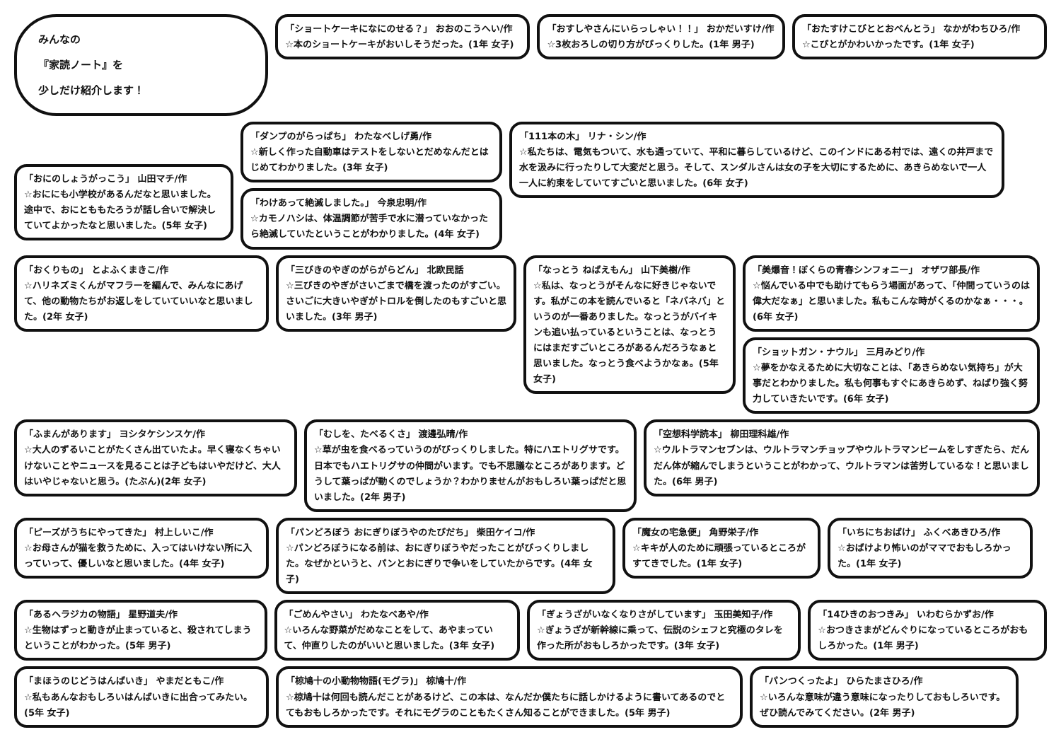みんなの
『家読ノート』を
少しだけ紹介します！
「ショートケーキになにのせる？」 おおのこうへい/作
☆本のショートケーキがおいしそうだった。(1年 女子)
「おすしやさんにいらっしゃい！！」 おかだいすけ/作
☆3枚おろしの切り方がびっくりした。(1年 男子)
「おたすけこびととおべんとう」 なかがわちひろ/作
☆こびとがかわいかったです。(1年 女子)
「おにのしょうがっこう」 山田マチ/作
☆おににも小学校があるんだなと思いました。途中で、おにとももたろうが話し合いで解決していてよかったなと思いました。(5年 女子)
「ダンプのがらっぱち」 わたなべしげ勇/作
☆新しく作った自動車はテストをしないとだめなんだとはじめてわかりました。(3年 女子)
「わけあって絶滅しました。」 今泉忠明/作
☆カモノハシは、体温調節が苦手で水に潜っていなかったら絶滅していたということがわかりました。(4年 女子)
「111本の木」 リナ・シン/作
☆私たちは、電気もついて、水も通っていて、平和に暮らしているけど、このインドにある村では、遠くの井戸まで水を汲みに行ったりして大変だと思う。そして、スンダルさんは女の子を大切にするために、あきらめないで一人一人に約束をしていてすごいと思いました。(6年 女子)
「おくりもの」 とよふくまきこ/作
☆ハリネズミくんがマフラーを編んで、みんなにあげて、他の動物たちがお返しをしていていいなと思いました。(2年 女子)
「三びきのやぎのがらがらどん」 北欧民話
☆三びきのやぎがさいごまで橋を渡ったのがすごい。さいごに大きいやぎがトロルを倒したのもすごいと思いました。(3年 男子)
「なっとう ねばえもん」 山下美樹/作
☆私は、なっとうがそんなに好きじゃないです。私がこの本を読んでいると「ネバネバ」というのが一番ありました。なっとうがバイキンも追い払っているということは、なっとうにはまだすごいところがあるんだろうなぁと思いました。なっとう食べようかなぁ。(5年 女子)
「美爆音！ぼくらの青春シンフォニー」 オザワ部長/作
☆悩んでいる中でも助けてもらう場面があって、「仲間っていうのは偉大だなぁ」と思いました。私もこんな時がくるのかなぁ・・・。(6年 女子)
「ショットガン・ナウル」 三月みどり/作
☆夢をかなえるために大切なことは、「あきらめない気持ち」が大事だとわかりました。私も何事もすぐにあきらめず、ねばり強く努力していきたいです。(6年 女子)
「ふまんがあります」 ヨシタケシンスケ/作
☆大人のずるいことがたくさん出ていたよ。早く寝なくちゃいけないことやニュースを見ることは子どもはいやだけど、大人はいやじゃないと思う。(たぶん)(2年 女子)
「むしを、たべるくさ」 渡邊弘晴/作
☆草が虫を食べるっていうのがびっくりしました。特にハエトリグサです。日本でもハエトリグサの仲間がいます。でも不思議なところがあります。どうして葉っぱが動くのでしょうか？わかりませんがおもしろい葉っぱだと思いました。(2年 男子)
「空想科学読本」 柳田理科雄/作
☆ウルトラマンセブンは、ウルトラマンチョップやウルトラマンビームをしすぎたら、だんだん体が縮んでしまうということがわかって、ウルトラマンは苦労しているな！と思いました。(6年 男子)
「ピーズがうちにやってきた」 村上しいこ/作
☆お母さんが猫を救うために、入ってはいけない所に入っていって、優しいなと思いました。(4年 女子)
「パンどろぼう おにぎりぼうやのたびだち」 柴田ケイコ/作
☆パンどろぼうになる前は、おにぎりぼうやだったことがびっくりしました。なぜかというと、パンとおにぎりで争いをしていたからです。(4年 女子)
「魔女の宅急便」 角野栄子/作
☆キキが人のために頑張っているところがすてきでした。(1年 女子)
「いちにちおばけ」 ふくべあきひろ/作
☆おばけより怖いのがママでおもしろかった。(1年 女子)
「あるヘラジカの物語」 星野道夫/作
☆生物はずっと動きが止まっていると、殺されてしまうということがわかった。(5年 男子)
「ごめんやさい」 わたなべあや/作
☆いろんな野菜がだめなことをして、あやまっていて、仲直りしたのがいいと思いました。(3年 女子)
「ぎょうざがいなくなりさがしています」 玉田美知子/作
☆ぎょうざが新幹線に乗って、伝説のシェフと究極のタレを作った所がおもしろかったです。(3年 女子)
「14ひきのおつきみ」 いわむらかずお/作
☆おつきさまがどんぐりになっているところがおもしろかった。(1年 男子)
「まほうのじどうはんばいき」 やまだともこ/作
☆私もあんなおもしろいはんばいきに出合ってみたい。(5年 女子)
「椋鳩十の小動物物語(モグラ)」 椋鳩十/作
☆椋鳩十は何回も読んだことがあるけど、この本は、なんだか僕たちに話しかけるように書いてあるのでとてもおもしろかったです。それにモグラのこともたくさん知ることができました。(5年 男子)
「パンつくったよ」 ひらたまさひろ/作
☆いろんな意味が違う意味になったりしておもしろいです。ぜひ読んでみてください。(2年 男子)